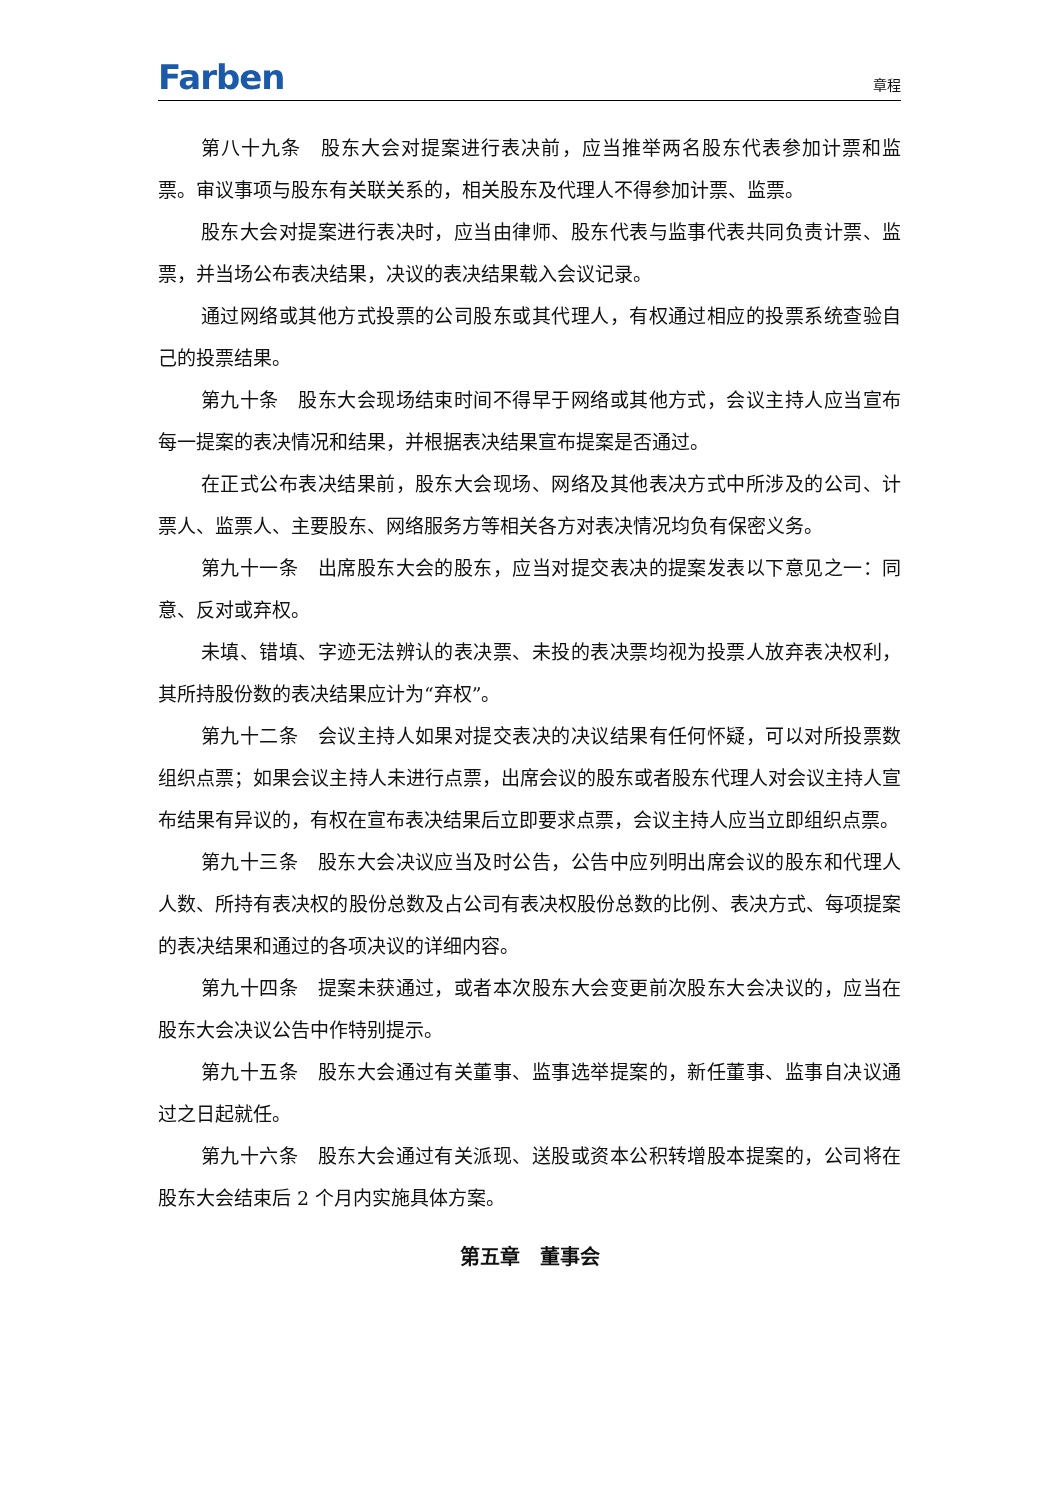Farben
章程
第八十九条　股东大会对提案进行表决前，应当推举两名股东代表参加计票和监票。审议事项与股东有关联关系的，相关股东及代理人不得参加计票、监票。
股东大会对提案进行表决时，应当由律师、股东代表与监事代表共同负责计票、监票，并当场公布表决结果，决议的表决结果载入会议记录。
通过网络或其他方式投票的公司股东或其代理人，有权通过相应的投票系统查验自己的投票结果。
第九十条　股东大会现场结束时间不得早于网络或其他方式，会议主持人应当宣布每一提案的表决情况和结果，并根据表决结果宣布提案是否通过。
在正式公布表决结果前，股东大会现场、网络及其他表决方式中所涉及的公司、计票人、监票人、主要股东、网络服务方等相关各方对表决情况均负有保密义务。
第九十一条　出席股东大会的股东，应当对提交表决的提案发表以下意见之一：同意、反对或弃权。
未填、错填、字迹无法辨认的表决票、未投的表决票均视为投票人放弃表决权利，其所持股份数的表决结果应计为“弃权”。
第九十二条　会议主持人如果对提交表决的决议结果有任何怀疑，可以对所投票数组织点票；如果会议主持人未进行点票，出席会议的股东或者股东代理人对会议主持人宣布结果有异议的，有权在宣布表决结果后立即要求点票，会议主持人应当立即组织点票。
第九十三条　股东大会决议应当及时公告，公告中应列明出席会议的股东和代理人人数、所持有表决权的股份总数及占公司有表决权股份总数的比例、表决方式、每项提案的表决结果和通过的各项决议的详细内容。
第九十四条　提案未获通过，或者本次股东大会变更前次股东大会决议的，应当在股东大会决议公告中作特别提示。
第九十五条　股东大会通过有关董事、监事选举提案的，新任董事、监事自决议通过之日起就任。
第九十六条　股东大会通过有关派现、送股或资本公积转增股本提案的，公司将在股东大会结束后 2 个月内实施具体方案。
第五章　董事会